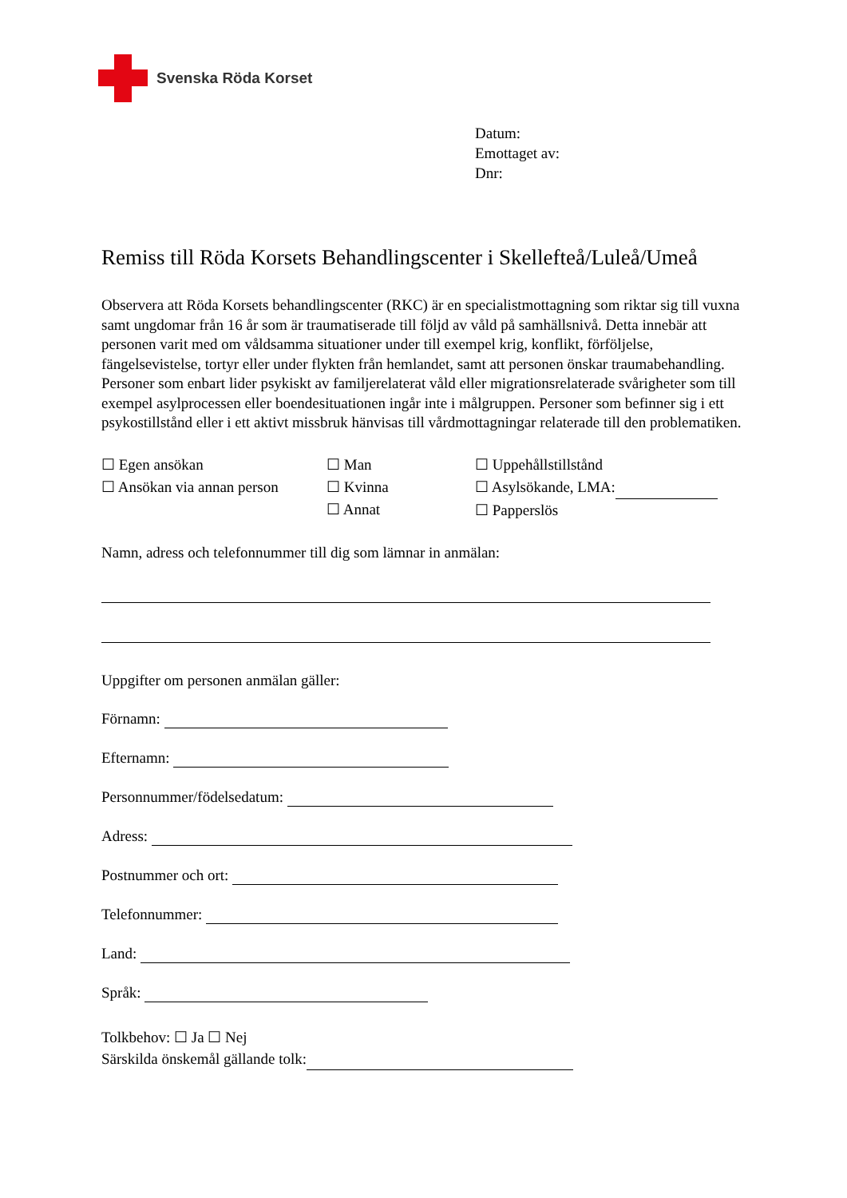Svenska Röda Korset
Datum:
Emottaget av:
Dnr:
Remiss till Röda Korsets Behandlingscenter i Skellefteå/Luleå/Umeå
Observera att Röda Korsets behandlingscenter (RKC) är en specialistmottagning som riktar sig till vuxna samt ungdomar från 16 år som är traumatiserade till följd av våld på samhällsnivå. Detta innebär att personen varit med om våldsamma situationer under till exempel krig, konflikt, förföljelse, fängelsevistelse, tortyr eller under flykten från hemlandet, samt att personen önskar traumabehandling.
Personer som enbart lider psykiskt av familjerelaterat våld eller migrationsrelaterade svårigheter som till exempel asylprocessen eller boendesituationen ingår inte i målgruppen. Personer som befinner sig i ett psykostillstånd eller i ett aktivt missbruk hänvisas till vårdmottagningar relaterade till den problematiken.
☐ Egen ansökan
☐ Ansökan via annan person
☐ Man
☐ Kvinna
☐ Annat
☐ Uppehållstillstånd
☐ Asylsökande, LMA:
☐ Papperslös
Namn, adress och telefonnummer till dig som lämnar in anmälan:
Uppgifter om personen anmälan gäller:
Förnamn:
Efternamn:
Personnummer/födelsedatum:
Adress:
Postnummer och ort:
Telefonnummer:
Land:
Språk:
Tolkbehov: ☐ Ja ☐ Nej
Särskilda önskemål gällande tolk: